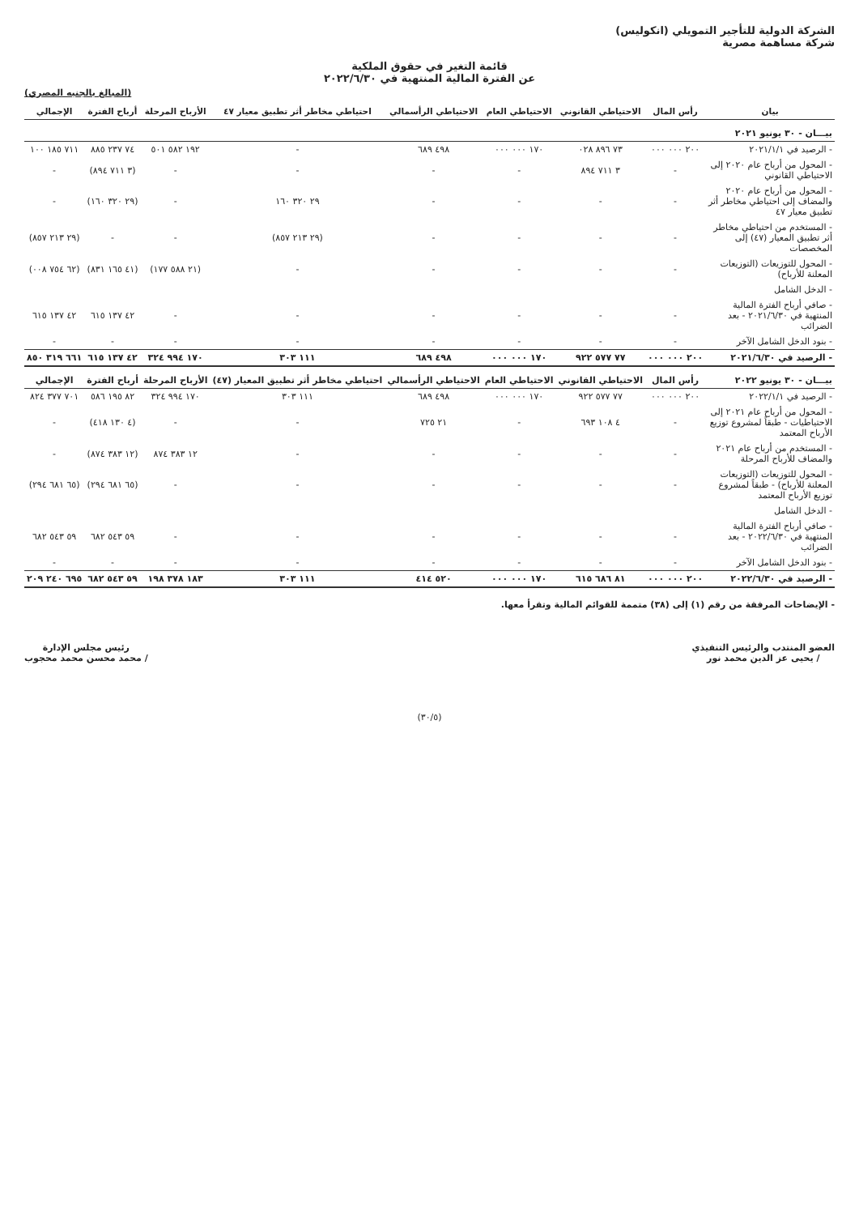الشركة الدولية للتأجير التمويلي (انكوليس)
شركة مساهمة مصرية
قائمة التغير في حقوق الملكية
عن الفترة المالية المنتهية في ٢٠٢٢/٦/٣٠
(المبالغ بالجنيه المصري)
| بيان | رأس المال | الاحتياطي القانوني | الاحتياطي العام | الاحتياطي الرأسمالي | احتياطي مخاطر أثر تطبيق معيار ٤٧ | الأرباح المرحلة | أرباح الفترة | الإجمالي |
| --- | --- | --- | --- | --- | --- | --- | --- | --- |
| بيـــان - ٣٠ يونيو ٢٠٢١ | | | | | | | | |
| - الرصيد في ٢٠٢١/١/١ | ٢٠٠ ٠٠٠ ٠٠٠ | ٧٣ ٨٩٦ ٠٢٨ | ١٧٠ ٠٠٠ ٠٠٠ | ٤٩٨ ٦٨٩ | - | ١٩٢ ٥٨٢ ٥٠١ | ٧٤ ٢٣٧ ٨٨٥ | ٧١١ ١٨٥ ١٠٠ |
| - المحول من أرباح عام ٢٠٢٠ إلى الاحتياطي القانوني | - | ٣ ٧١١ ٨٩٤ | - | - | - | - | (٣ ٧١١ ٨٩٤) | - |
| - المحول من أرباح عام ٢٠٢٠ والمضاف إلى احتياطي مخاطر أثر تطبيق معيار ٤٧ | - | - | - | - | ٢٩ ٣٢٠ ١٦٠ | - | (٢٩ ٣٢٠ ١٦٠) | - |
| - المستخدم من احتياطي مخاطر أثر تطبيق المعيار (٤٧) إلى المخصصات | - | - | - | - | (٢٩ ٢١٣ ٨٥٧) | - | - | (٢٩ ٢١٣ ٨٥٧) |
| - المحول للتوزيعات (التوزيعات المعلنة للأرباح) | - | - | - | - | - | (٢١ ٥٨٨ ١٧٧) | (٤١ ١٦٥ ٨٣١) | (٦٢ ٧٥٤ ٠٠٨) |
| - الدخل الشامل | | | | | | | | |
| - صافي أرباح الفترة المالية المنتهية في ٢٠٢١/٦/٣٠ - بعد الضرائب | - | - | - | - | - | - | ٤٢ ١٣٧ ٦١٥ | ٤٢ ١٣٧ ٦١٥ |
| - بنود الدخل الشامل الآخر | - | - | - | - | - | - | - | - |
| - الرصيد في ٢٠٢١/٦/٣٠ | ٢٠٠ ٠٠٠ ٠٠٠ | ٧٧ ٥٧٧ ٩٢٢ | ١٧٠ ٠٠٠ ٠٠٠ | ٤٩٨ ٦٨٩ | ١١١ ٣٠٣ | ١٧٠ ٩٩٤ ٣٢٤ | ٤٢ ١٣٧ ٦١٥ | ٦٦١ ٣١٩ ٨٥٠ |
| بيـــان - ٣٠ يونيو ٢٠٢٢ | رأس المال | الاحتياطي القانوني | الاحتياطي العام | الاحتياطي الرأسمالي | احتياطي مخاطر أثر تطبيق المعيار (٤٧) | الأرباح المرحلة | أرباح الفترة | الإجمالي |
| - الرصيد في ٢٠٢٢/١/١ | ٢٠٠ ٠٠٠ ٠٠٠ | ٧٧ ٥٧٧ ٩٢٢ | ١٧٠ ٠٠٠ ٠٠٠ | ٤٩٨ ٦٨٩ | ١١١ ٣٠٣ | ١٧٠ ٩٩٤ ٣٢٤ | ٨٢ ١٩٥ ٥٨٦ | ٧٠١ ٣٧٧ ٨٢٤ |
| - المحول من أرباح عام ٢٠٢١ إلى الاحتياطيات - طبقاً لمشروع توزيع الأرباح المعتمد | - | ٤ ١٠٨ ٦٩٣ | - | ٢١ ٧٢٥ | - | - | (٤ ١٣٠ ٤١٨) | - |
| - المستخدم من أرباح عام ٢٠٢١ والمضاف للأرباح المرحلة | - | - | - | - | - | ١٢ ٣٨٣ ٨٧٤ | (١٢ ٣٨٣ ٨٧٤) | - |
| - المحول للتوزيعات (التوزيعات المعلنة للأرباح) - طبقاً لمشروع توزيع الأرباح المعتمد | - | - | - | - | - | - | (٦٥ ٦٨١ ٢٩٤) | (٦٥ ٦٨١ ٢٩٤) |
| - الدخل الشامل | | | | | | | | |
| - صافي أرباح الفترة المالية المنتهية في ٢٠٢٢/٦/٣٠ - بعد الضرائب | - | - | - | - | - | - | ٥٩ ٥٤٣ ٦٨٢ | ٥٩ ٥٤٣ ٦٨٢ |
| - بنود الدخل الشامل الآخر | - | - | - | - | - | - | - | - |
| - الرصيد في ٢٠٢٢/٦/٣٠ | ٢٠٠ ٠٠٠ ٠٠٠ | ٨١ ٦٨٦ ٦١٥ | ١٧٠ ٠٠٠ ٠٠٠ | ٥٢٠ ٤١٤ | ١١١ ٣٠٣ | ١٨٣ ٣٧٨ ١٩٨ | ٥٩ ٥٤٣ ٦٨٢ | ٦٩٥ ٢٤٠ ٢٠٩ |
- الإيضاحات المرفقة من رقم (١) إلى (٣٨) متممة للقوائم المالية وتقرأ معها.
العضو المنتدب والرئيس التنفيذي
/ يحيى عز الدين محمد نور
رئيس مجلس الإدارة
/ محمد محسن محمد محجوب
(٣٠/٥)